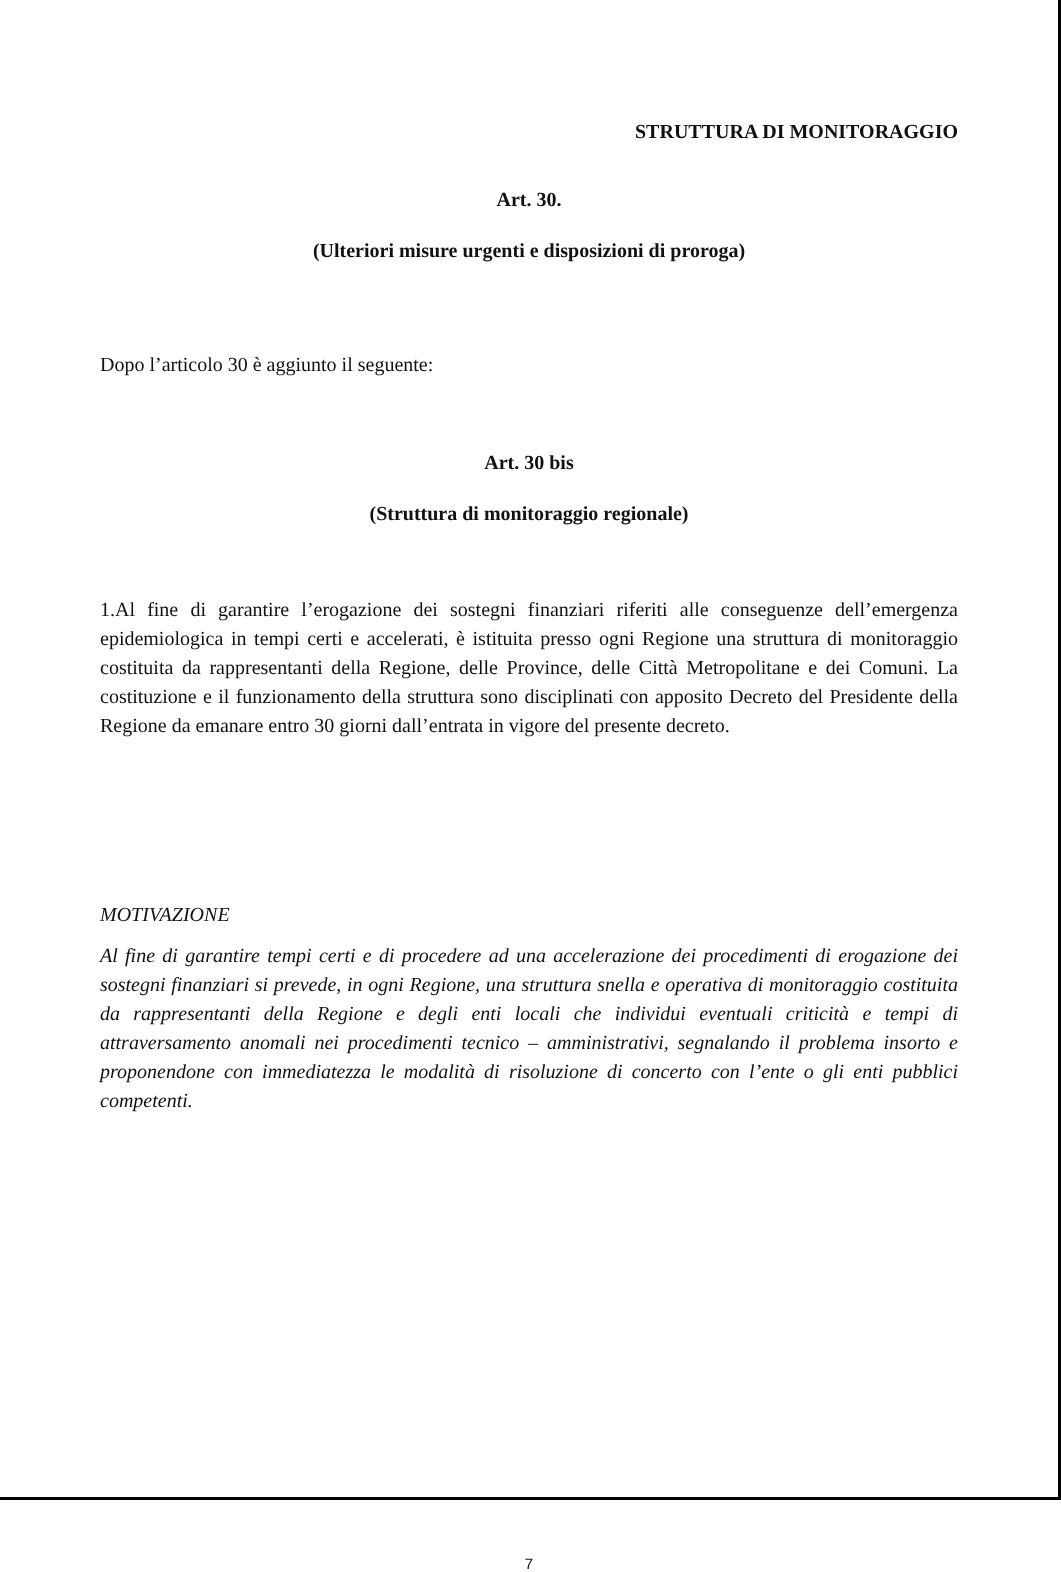STRUTTURA DI MONITORAGGIO
Art. 30.
(Ulteriori misure urgenti e disposizioni di proroga)
Dopo l’articolo 30 è aggiunto il seguente:
Art. 30 bis
(Struttura di monitoraggio regionale)
1.Al fine di garantire l’erogazione dei sostegni finanziari riferiti alle conseguenze dell’emergenza epidemiologica in tempi certi e accelerati, è istituita presso ogni Regione una struttura di monitoraggio costituita da rappresentanti della Regione, delle Province, delle Città Metropolitane e dei Comuni. La costituzione e il funzionamento della struttura sono disciplinati con apposito Decreto del Presidente della Regione da emanare entro 30 giorni dall’entrata in vigore del presente decreto.
MOTIVAZIONE
Al fine di garantire tempi certi e di procedere ad una accelerazione dei procedimenti di erogazione dei sostegni finanziari si prevede, in ogni Regione, una struttura snella e operativa di monitoraggio costituita da rappresentanti della Regione e degli enti locali che individui eventuali criticità e tempi di attraversamento anomali nei procedimenti tecnico – amministrativi, segnalando il problema insorto e proponendone con immediatezza le modalità di risoluzione di concerto con l’ente o gli enti pubblici competenti.
7